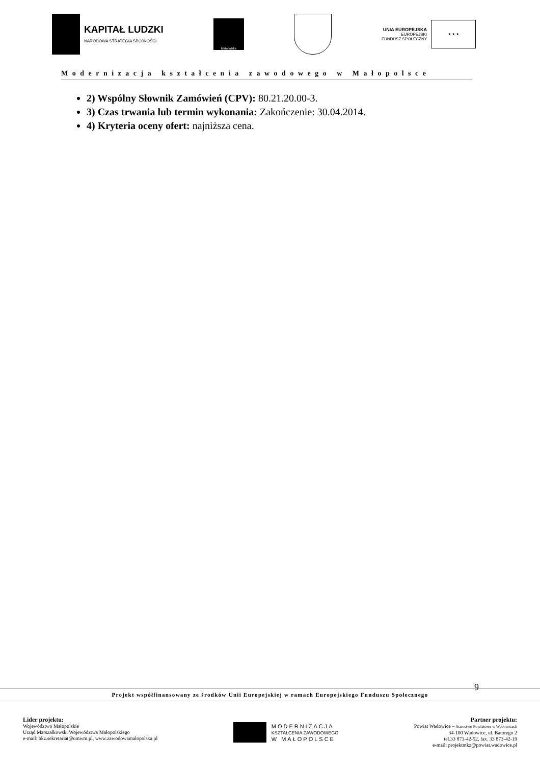KAPITAŁ LUDZKI
NARODOWA STRATEGIA SPÓJNOŚCI
Małopolska
UNIA EUROPEJSKA
EUROPEJSKI
FUNDUSZ SPOŁECZNY
★ ★ ★
Modernizacja kształcenia zawodowego w Małopolsce
2) Wspólny Słownik Zamówień (CPV): 80.21.20.00-3.
3) Czas trwania lub termin wykonania: Zakończenie: 30.04.2014.
4) Kryteria oceny ofert: najniższa cena.
9
Projekt współfinansowany ze środków Unii Europejskiej w ramach Europejskiego Funduszu Społecznego
Lider projektu:
Województwo Małopolskie
Urząd Marszałkowski Województwa Małopolskiego
e-mail: bkz.sekretariat@umwm.pl, www.zawodowamalopolska.pl
MODERNIZACJA
KSZTAŁCENIA ZAWODOWEGO
W MAŁOPOLSCE
Partner projektu:
Powiat Wadowice – Starostwo Powiatowe w Wadowicach
34-100 Wadowice, ul. Batorego 2
tel.33 873-42-52, fax. 33 873-42-19
e-mail: projektmkz@powiat.wadowice.pl